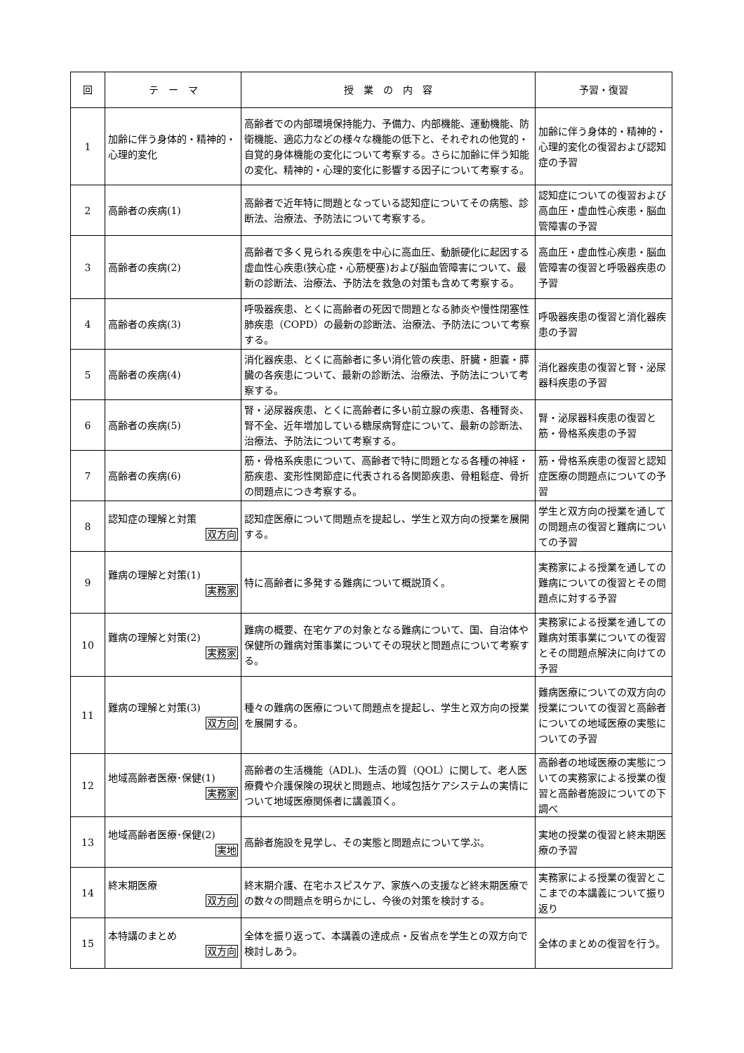| 回 | テ ー マ | 授 業 の 内 容 | 予習・復習 |
| --- | --- | --- | --- |
| 1 | 加齢に伴う身体的・精神的・心理的変化 | 高齢者での内部環境保持能力、予備力、内部機能、運動機能、防衛機能、適応力などの様々な機能の低下と、それぞれの他覚的・自覚的身体機能の変化について考察する。さらに加齢に伴う知能の変化、精神的・心理的変化に影響する因子について考察する。 | 加齢に伴う身体的・精神的・心理的変化の復習および認知症の予習 |
| 2 | 高齢者の疾病(1) | 高齢者で近年特に問題となっている認知症についてその病態、診断法、治療法、予防法について考察する。 | 認知症についての復習および高血圧・虚血性心疾患・脳血管障害の予習 |
| 3 | 高齢者の疾病(2) | 高齢者で多く見られる疾患を中心に高血圧、動脈硬化に起因する虚血性心疾患(狭心症・心筋梗塞)および脳血管障害について、最新の診断法、治療法、予防法を救急の対策も含めて考察する。 | 高血圧・虚血性心疾患・脳血管障害の復習と呼吸器疾患の予習 |
| 4 | 高齢者の疾病(3) | 呼吸器疾患、とくに高齢者の死因で問題となる肺炎や慢性閉塞性肺疾患（COPD）の最新の診断法、治療法、予防法について考察する。 | 呼吸器疾患の復習と消化器疾患の予習 |
| 5 | 高齢者の疾病(4) | 消化器疾患、とくに高齢者に多い消化管の疾患、肝臓・胆嚢・膵臓の各疾患について、最新の診断法、治療法、予防法について考察する。 | 消化器疾患の復習と腎・泌尿器科疾患の予習 |
| 6 | 高齢者の疾病(5) | 腎・泌尿器疾患、とくに高齢者に多い前立腺の疾患、各種腎炎、腎不全、近年増加している糖尿病腎症について、最新の診断法、治療法、予防法について考察する。 | 腎・泌尿器科疾患の復習と筋・骨格系疾患の予習 |
| 7 | 高齢者の疾病(6) | 筋・骨格系疾患について、高齢者で特に問題となる各種の神経・筋疾患、変形性関節症に代表される各関節疾患、骨粗鬆症、骨折の問題点につき考察する。 | 筋・骨格系疾患の復習と認知症医療の問題点についての予習 |
| 8 | 認知症の理解と対策 双方向 | 認知症医療について問題点を提起し、学生と双方向の授業を展開する。 | 学生と双方向の授業を通しての問題点の復習と難病についての予習 |
| 9 | 難病の理解と対策(1) 実務家 | 特に高齢者に多発する難病について概説頂く。 | 実務家による授業を通しての難病についての復習とその問題点に対する予習 |
| 10 | 難病の理解と対策(2) 実務家 | 難病の概要、在宅ケアの対象となる難病について、国、自治体や保健所の難病対策事業についてその現状と問題点について考察する。 | 実務家による授業を通しての難病対策事業についての復習とその問題点解決に向けての予習 |
| 11 | 難病の理解と対策(3) 双方向 | 種々の難病の医療について問題点を提起し、学生と双方向の授業を展開する。 | 難病医療についての双方向の授業についての復習と高齢者についての地域医療の実態についての予習 |
| 12 | 地域高齢者医療･保健(1) 実務家 | 高齢者の生活機能（ADL)、生活の質（QOL）に関して、老人医療費や介護保険の現状と問題点、地域包括ケアシステムの実情について地域医療関係者に講義頂く。 | 高齢者の地域医療の実態についての実務家による授業の復習と高齢者施設についての下調べ |
| 13 | 地域高齢者医療･保健(2) 実地 | 高齢者施設を見学し、その実態と問題点について学ぶ。 | 実地の授業の復習と終末期医療の予習 |
| 14 | 終末期医療 双方向 | 終末期介護、在宅ホスピスケア、家族への支援など終末期医療での数々の問題点を明らかにし、今後の対策を検討する。 | 実務家による授業の復習とここまでの本講義について振り返り |
| 15 | 本特講のまとめ 双方向 | 全体を振り返って、本講義の達成点・反省点を学生との双方向で検討しあう。 | 全体のまとめの復習を行う。 |